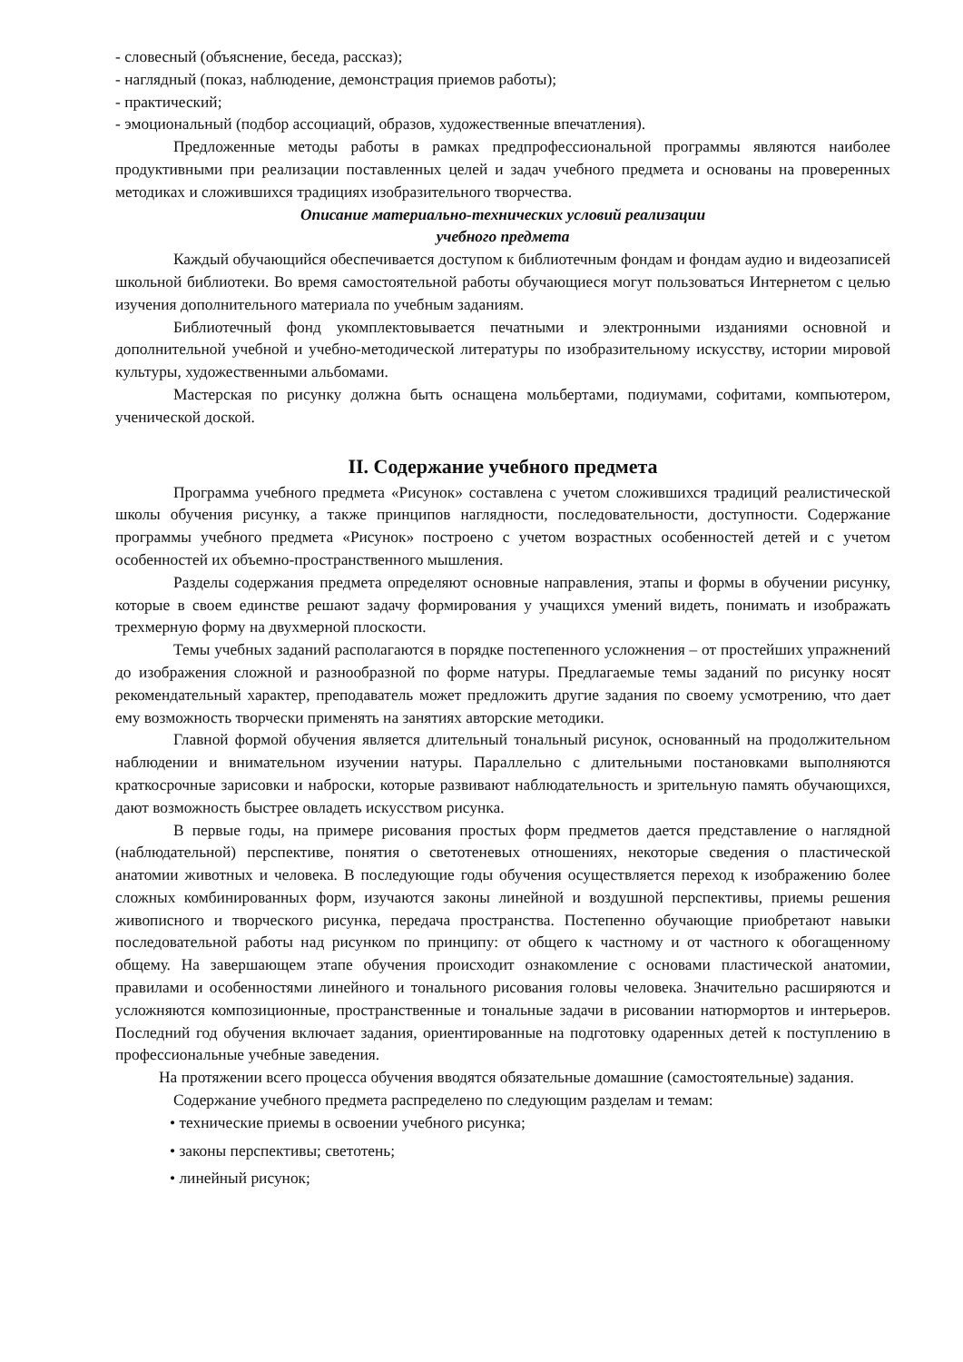- словесный (объяснение, беседа, рассказ);
- наглядный (показ, наблюдение, демонстрация приемов работы);
- практический;
- эмоциональный (подбор ассоциаций, образов, художественные впечатления).
Предложенные методы работы в рамках предпрофессиональной программы являются наиболее продуктивными при реализации поставленных целей и задач учебного предмета и основаны на проверенных методиках и сложившихся традициях изобразительного творчества.
Описание материально-технических условий реализации
учебного предмета
Каждый обучающийся обеспечивается доступом к библиотечным фондам и фондам аудио и видеозаписей школьной библиотеки. Во время самостоятельной работы обучающиеся могут пользоваться Интернетом с целью изучения дополнительного материала по учебным заданиям.
Библиотечный фонд укомплектовывается печатными и электронными изданиями основной и дополнительной учебной и учебно-методической литературы по изобразительному искусству, истории мировой культуры, художественными альбомами.
Мастерская по рисунку должна быть оснащена мольбертами, подиумами, софитами, компьютером, ученической доской.
II. Содержание учебного предмета
Программа учебного предмета «Рисунок» составлена с учетом сложившихся традиций реалистической школы обучения рисунку, а также принципов наглядности, последовательности, доступности. Содержание программы учебного предмета «Рисунок» построено с учетом возрастных особенностей детей и с учетом особенностей их объемно-пространственного мышления.
Разделы содержания предмета определяют основные направления, этапы и формы в обучении рисунку, которые в своем единстве решают задачу формирования у учащихся умений видеть, понимать и изображать трехмерную форму на двухмерной плоскости.
Темы учебных заданий располагаются в порядке постепенного усложнения – от простейших упражнений до изображения сложной и разнообразной по форме натуры. Предлагаемые темы заданий по рисунку носят рекомендательный характер, преподаватель может предложить другие задания по своему усмотрению, что дает ему возможность творчески применять на занятиях авторские методики.
Главной формой обучения является длительный тональный рисунок, основанный на продолжительном наблюдении и внимательном изучении натуры. Параллельно с длительными постановками выполняются краткосрочные зарисовки и наброски, которые развивают наблюдательность и зрительную память обучающихся, дают возможность быстрее овладеть искусством рисунка.
В первые годы, на примере рисования простых форм предметов дается представление о наглядной (наблюдательной) перспективе, понятия о светотеневых отношениях, некоторые сведения о пластической анатомии животных и человека. В последующие годы обучения осуществляется переход к изображению более сложных комбинированных форм, изучаются законы линейной и воздушной перспективы, приемы решения живописного и творческого рисунка, передача пространства. Постепенно обучающие приобретают навыки последовательной работы над рисунком по принципу: от общего к частному и от частного к обогащенному общему. На завершающем этапе обучения происходит ознакомление с основами пластической анатомии, правилами и особенностями линейного и тонального рисования головы человека. Значительно расширяются и усложняются композиционные, пространственные и тональные задачи в рисовании натюрмортов и интерьеров. Последний год обучения включает задания, ориентированные на подготовку одаренных детей к поступлению в профессиональные учебные заведения.
На протяжении всего процесса обучения вводятся обязательные домашние (самостоятельные) задания.
Содержание учебного предмета распределено по следующим разделам и темам:
• технические приемы в освоении учебного рисунка;
• законы перспективы; светотень;
• линейный рисунок;